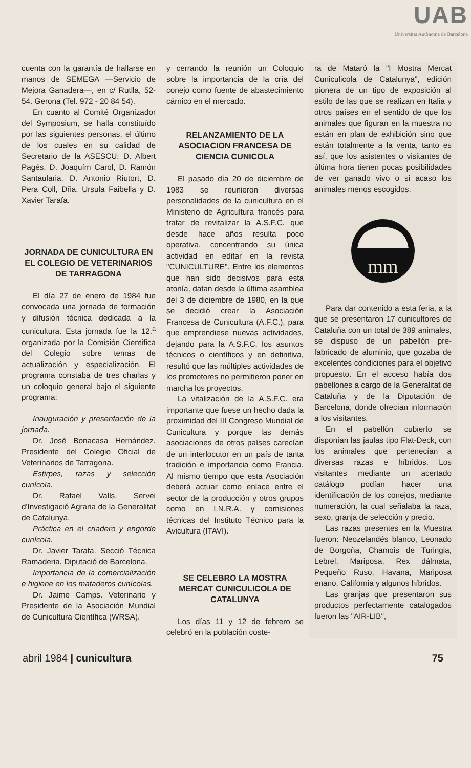UAB
Universitat Autònoma de Barcelona
cuenta con la garantía de hallarse en manos de SEMEGA —Servicio de Mejora Ganadera—, en c/ Rutlla, 52-54. Gerona (Tel. 972 - 20 84 54).
En cuanto al Comité Organizador del Symposium, se halla constituído por las siguientes personas, el último de los cuales en su calidad de Secretario de la ASESCU: D. Albert Pagés, D. Joaquím Carol, D. Ramón Santaularia, D. Antonio Riutort, D. Pera Coll, Dña. Ursula Faibella y D. Xavier Tarafa.
JORNADA DE CUNICULTURA EN EL COLEGIO DE VETERINARIOS DE TARRAGONA
El día 27 de enero de 1984 fue convocada una jornada de formación y difusión técnica dedicada a la cunicultura. Esta jornada fue la 12.<sup>a</sup> organizada por la Comisión Científica del Colegio sobre temas de actualización y especialización. El programa constaba de tres charlas y un coloquio general bajo el siguiente programa:
Inauguración y presentación de la jornada.
Dr. José Bonacasa Hernández. Presidente del Colegio Oficial de Veterinarios de Tarragona.
Estirpes, razas y selección cunícola.
Dr. Rafael Valls. Servei d'Investigació Agraria de la Generalitat de Catalunya.
Práctica en el criadero y engorde cunícola.
Dr. Javier Tarafa. Secció Técnica Ramaderia. Diputació de Barcelona.
Importancia de la comercialización e higiene en los mataderos cunícolas.
Dr. Jaime Camps. Veterinario y Presidente de la Asociación Mundial de Cunicultura Científica (WRSA).
y cerrando la reunión un Coloquio sobre la importancia de la cría del conejo como fuente de abastecimiento cárnico en el mercado.
RELANZAMIENTO DE LA ASOCIACION FRANCESA DE CIENCIA CUNICOLA
El pasado día 20 de diciembre de 1983 se reunieron diversas personalidades de la cunicultura en el Ministerio de Agricultura francés para tratar de revitalizar la A.S.F.C. que desde hace años resulta poco operativa, concentrando su única actividad en editar en la revista "CUNICULTURE". Entre los elementos que han sido decisivos para esta atonía, datan desde la última asamblea del 3 de diciembre de 1980, en la que se decidió crear la Asociación Francesa de Cunicultura (A.F.C.), para que emprendiese nuevas actividades, dejando para la A.S.F.C. los asuntos técnicos o científicos y en definitiva, resultó que las múltiples actividades de los promotores no permitieron poner en marcha los proyectos.
La vitalización de la A.S.F.C. era importante que fuese un hecho dada la proximidad del III Congreso Mundial de Cunicultura y porque las demás asociaciones de otros países carecían de un interlocutor en un país de tanta tradición e importancia como Francia. Al mismo tiempo que esta Asociación deberá actuar como enlace entre el sector de la producción y otros grupos como en I.N.R.A. y comisiones técnicas del Instituto Técnico para la Avicultura (ITAVI).
SE CELEBRO LA MOSTRA MERCAT CUNICULICOLA DE CATALUNYA
Los días 11 y 12 de febrero se celebró en la población coste-
ra de Mataró la "I Mostra Mercat Cuniculicola de Catalunya", edición pionera de un tipo de exposición al estilo de las que se realizan en Italia y otros países en el sentido de que los animales que figuran en la muestra no están en plan de exhibición sino que están totalmente a la venta, tanto es así, que los asistentes o visitantes de última hora tienen pocas posibilidades de ver ganado vivo o si acaso los animales menos escogidos.
mm
Para dar contenido a esta feria, a la que se presentaron 17 cunicultores de Cataluña con un total de 389 animales, se dispuso de un pabellón pre-fabricado de aluminio, que gozaba de excelentes condiciones para el objetivo propuesto. En el acceso había dos pabellones a cargo de la Generalitat de Cataluña y de la Diputación de Barcelona, donde ofrecían información a los visitantes.
En el pabellón cubierto se disponían las jaulas tipo Flat-Deck, con los animales que pertenecían a diversas razas e híbridos. Los visitantes mediante un acertado catálogo podían hacer una identificación de los conejos, mediante numeración, la cual señalaba la raza, sexo, granja de selección y precio.
Las razas presentes en la Muestra fueron: Neozelandés blanco, Leonado de Borgoña, Chamois de Turingia, Lebrel, Mariposa, Rex dálmata, Pequeño Ruso, Havana, Mariposa enano, California y algunos híbridos.
Las granjas que presentaron sus productos perfectamente catalogados fueron las "AIR-LIB",
abril 1984 | cunicultura 75